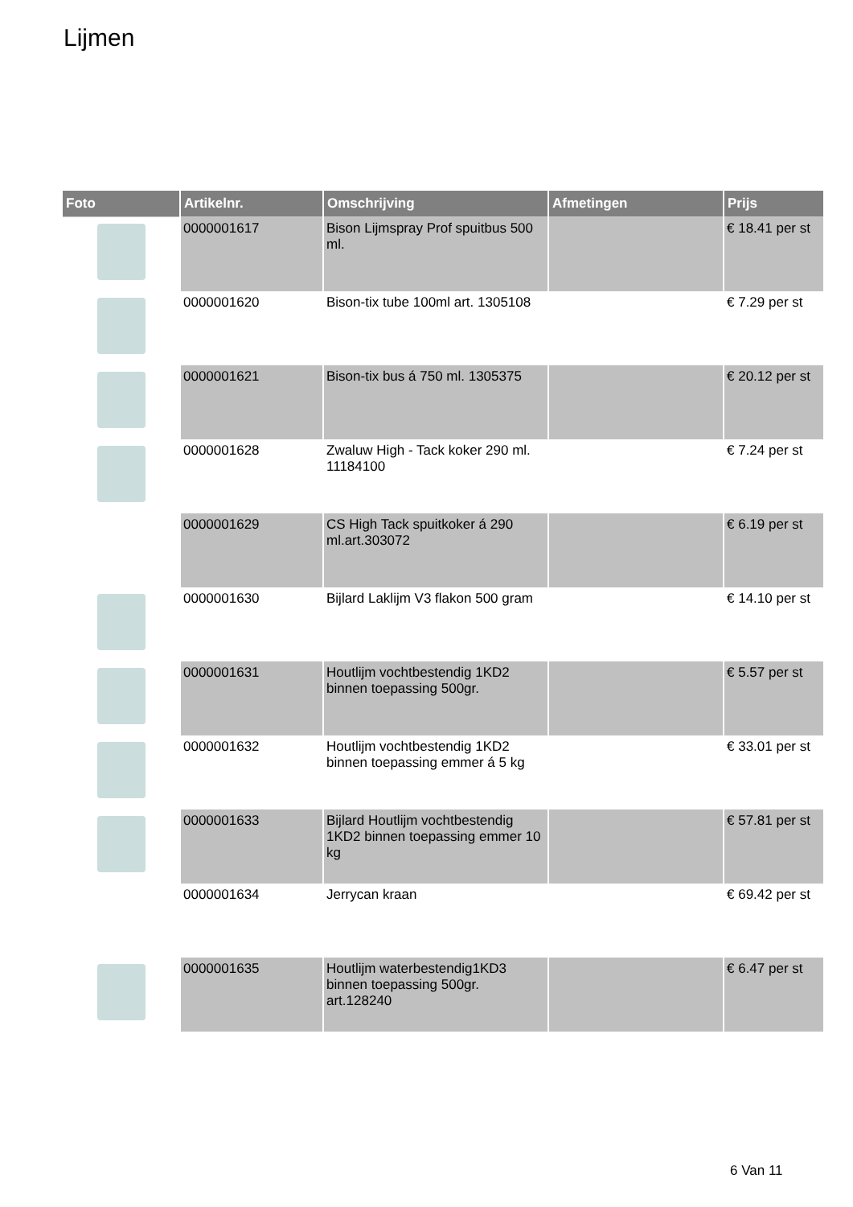Lijmen
| Foto | Artikelnr. | Omschrijving | Afmetingen | Prijs |
| --- | --- | --- | --- | --- |
| | 0000001617 | Bison Lijmspray Prof spuitbus 500 ml. | | € 18.41 per st |
| | 0000001620 | Bison-tix tube 100ml art. 1305108 | | € 7.29 per st |
| | 0000001621 | Bison-tix bus á 750 ml. 1305375 | | € 20.12 per st |
| | 0000001628 | Zwaluw High - Tack koker 290 ml. 11184100 | | € 7.24 per st |
| | 0000001629 | CS High Tack spuitkoker á 290 ml.art.303072 | | € 6.19 per st |
| | 0000001630 | Bijlard Laklijm V3 flakon 500 gram | | € 14.10 per st |
| | 0000001631 | Houtlijm vochtbestendig 1KD2 binnen toepassing 500gr. | | € 5.57 per st |
| | 0000001632 | Houtlijm vochtbestendig 1KD2 binnen toepassing emmer á 5 kg | | € 33.01 per st |
| | 0000001633 | Bijlard Houtlijm vochtbestendig 1KD2 binnen toepassing emmer 10 kg | | € 57.81 per st |
| | 0000001634 | Jerrycan kraan | | € 69.42 per st |
| | 0000001635 | Houtlijm waterbestendig1KD3 binnen toepassing 500gr. art.128240 | | € 6.47 per st |
6 Van 11